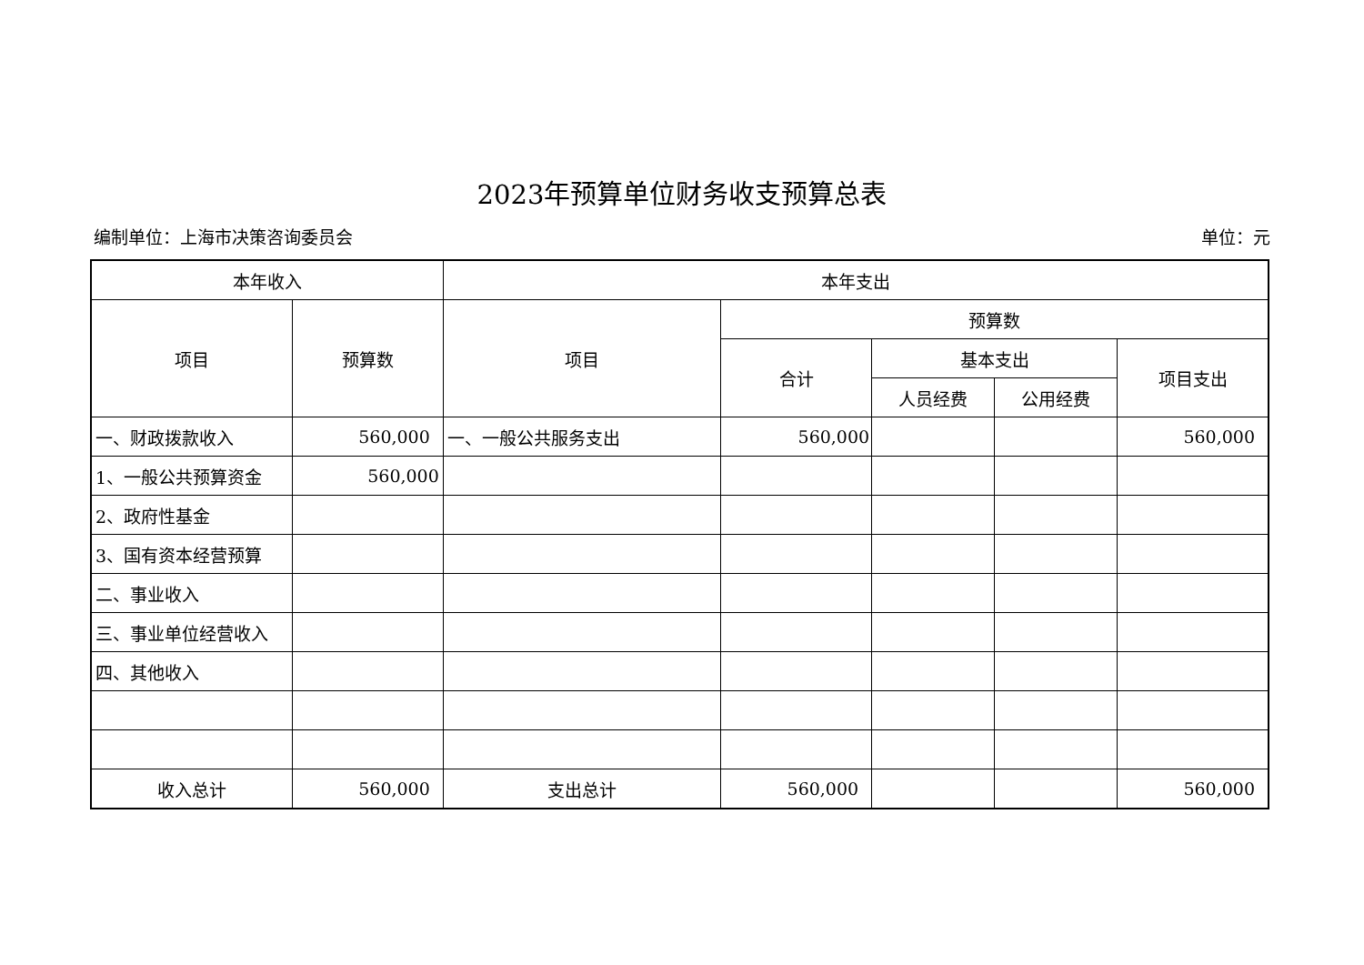2023年预算单位财务收支预算总表
编制单位：上海市决策咨询委员会 单位：元
| 本年收入 | | 本年支出 | | | | |
| --- | --- | --- | --- | --- | --- | --- |
| 项目 | 预算数 | 项目 | 预算数 | | | |
| | | | 合计 | 基本支出 | | 项目支出 |
| | | | | 人员经费 | 公用经费 | |
| 一、财政拨款收入 | 560,000 | 一、一般公共服务支出 | 560,000 | | | 560,000 |
| 1、一般公共预算资金 | 560,000 | | | | | |
| 2、政府性基金 | | | | | | |
| 3、国有资本经营预算 | | | | | | |
| 二、事业收入 | | | | | | |
| 三、事业单位经营收入 | | | | | | |
| 四、其他收入 | | | | | | |
| 收入总计 | 560,000 | 支出总计 | 560,000 | | | 560,000 |